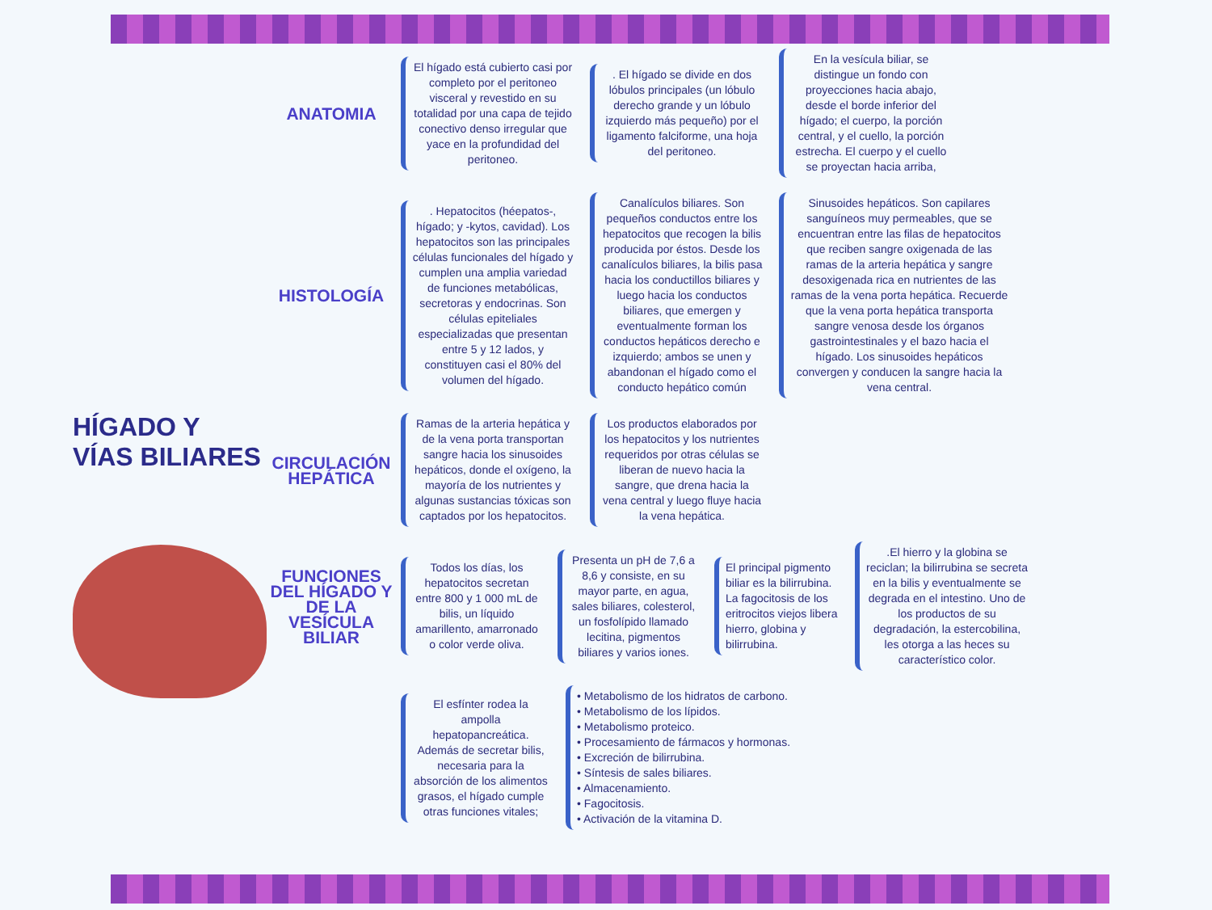HÍGADO Y VÍAS BILIARES
ANATOMIA
El hígado está cubierto casi por completo por el peritoneo visceral y revestido en su totalidad por una capa de tejido conectivo denso irregular que yace en la profundidad del peritoneo.
. El hígado se divide en dos lóbulos principales (un lóbulo derecho grande y un lóbulo izquierdo más pequeño) por el ligamento falciforme, una hoja del peritoneo.
En la vesícula biliar, se distingue un fondo con proyecciones hacia abajo, desde el borde inferior del hígado; el cuerpo, la porción central, y el cuello, la porción estrecha. El cuerpo y el cuello se proyectan hacia arriba,
HISTOLOGÍA
. Hepatocitos (héepatos-, hígado; y -kytos, cavidad). Los hepatocitos son las principales células funcionales del hígado y cumplen una amplia variedad de funciones metabólicas, secretoras y endocrinas. Son células epiteliales especializadas que presentan entre 5 y 12 lados, y constituyen casi el 80% del volumen del hígado.
Canalículos biliares. Son pequeños conductos entre los hepatocitos que recogen la bilis producida por éstos. Desde los canalículos biliares, la bilis pasa hacia los conductillos biliares y luego hacia los conductos biliares, que emergen y eventualmente forman los conductos hepáticos derecho e izquierdo; ambos se unen y abandonan el hígado como el conducto hepático común
Sinusoides hepáticos. Son capilares sanguíneos muy permeables, que se encuentran entre las filas de hepatocitos que reciben sangre oxigenada de las ramas de la arteria hepática y sangre desoxigenada rica en nutrientes de las ramas de la vena porta hepática. Recuerde que la vena porta hepática transporta sangre venosa desde los órganos gastrointestinales y el bazo hacia el hígado. Los sinusoides hepáticos convergen y conducen la sangre hacia la vena central.
CIRCULACIÓN HEPÁTICA
Ramas de la arteria hepática y de la vena porta transportan sangre hacia los sinusoides hepáticos, donde el oxígeno, la mayoría de los nutrientes y algunas sustancias tóxicas son captados por los hepatocitos.
Los productos elaborados por los hepatocitos y los nutrientes requeridos por otras células se liberan de nuevo hacia la sangre, que drena hacia la vena central y luego fluye hacia la vena hepática.
FUNCIONES DEL HÍGADO Y DE LA VESÍCULA BILIAR
Todos los días, los hepatocitos secretan entre 800 y 1 000 mL de bilis, un líquido amarillento, amarronado o color verde oliva.
Presenta un pH de 7,6 a 8,6 y consiste, en su mayor parte, en agua, sales biliares, colesterol, un fosfolípido llamado lecitina, pigmentos biliares y varios iones.
El principal pigmento biliar es la bilirrubina. La fagocitosis de los eritrocitos viejos libera hierro, globina y bilirrubina.
.El hierro y la globina se reciclan; la bilirrubina se secreta en la bilis y eventualmente se degrada en el intestino. Uno de los productos de su degradación, la estercobilina, les otorga a las heces su característico color.
El esfínter rodea la ampolla hepatopancreática. Además de secretar bilis, necesaria para la absorción de los alimentos grasos, el hígado cumple otras funciones vitales;
• Metabolismo de los hidratos de carbono.
• Metabolismo de los lípidos.
• Metabolismo proteico.
• Procesamiento de fármacos y hormonas.
• Excreción de bilirrubina.
• Síntesis de sales biliares.
• Almacenamiento.
• Fagocitosis.
• Activación de la vitamina D.